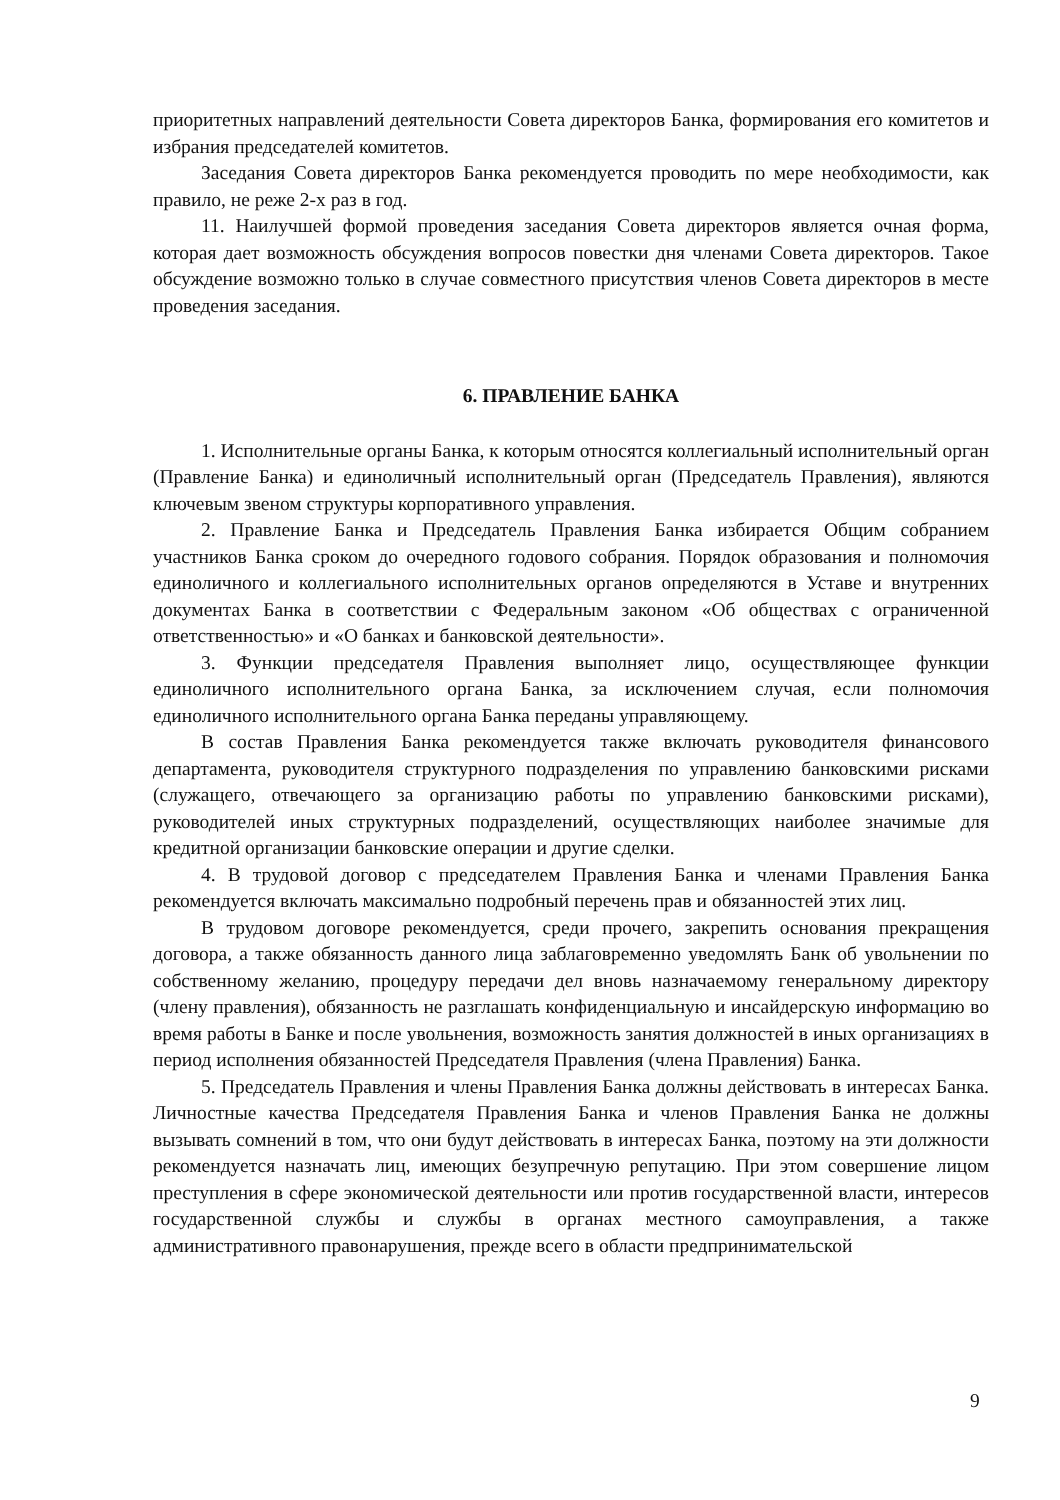приоритетных направлений деятельности Совета директоров Банка, формирования его комитетов и избрания председателей комитетов.
Заседания Совета директоров Банка рекомендуется проводить по мере необходимости, как правило, не реже 2-х раз в год.
11. Наилучшей формой проведения заседания Совета директоров является очная форма, которая дает возможность обсуждения вопросов повестки дня членами Совета директоров. Такое обсуждение возможно только в случае совместного присутствия членов Совета директоров в месте проведения заседания.
6. ПРАВЛЕНИЕ БАНКА
1. Исполнительные органы Банка, к которым относятся коллегиальный исполнительный орган (Правление Банка) и единоличный исполнительный орган (Председатель Правления), являются ключевым звеном структуры корпоративного управления.
2. Правление Банка и Председатель Правления Банка избирается Общим собранием участников Банка сроком до очередного годового собрания. Порядок образования и полномочия единоличного и коллегиального исполнительных органов определяются в Уставе и внутренних документах Банка в соответствии с Федеральным законом «Об обществах с ограниченной ответственностью» и «О банках и банковской деятельности».
3. Функции председателя Правления выполняет лицо, осуществляющее функции единоличного исполнительного органа Банка, за исключением случая, если полномочия единоличного исполнительного органа Банка переданы управляющему.
В состав Правления Банка рекомендуется также включать руководителя финансового департамента, руководителя структурного подразделения по управлению банковскими рисками (служащего, отвечающего за организацию работы по управлению банковскими рисками), руководителей иных структурных подразделений, осуществляющих наиболее значимые для кредитной организации банковские операции и другие сделки.
4. В трудовой договор с председателем Правления Банка и членами Правления Банка рекомендуется включать максимально подробный перечень прав и обязанностей этих лиц.
В трудовом договоре рекомендуется, среди прочего, закрепить основания прекращения договора, а также обязанность данного лица заблаговременно уведомлять Банк об увольнении по собственному желанию, процедуру передачи дел вновь назначаемому генеральному директору (члену правления), обязанность не разглашать конфиденциальную и инсайдерскую информацию во время работы в Банке и после увольнения, возможность занятия должностей в иных организациях в период исполнения обязанностей Председателя Правления (члена Правления) Банка.
5. Председатель Правления и члены Правления Банка должны действовать в интересах Банка. Личностные качества Председателя Правления Банка и членов Правления Банка не должны вызывать сомнений в том, что они будут действовать в интересах Банка, поэтому на эти должности рекомендуется назначать лиц, имеющих безупречную репутацию. При этом совершение лицом преступления в сфере экономической деятельности или против государственной власти, интересов государственной службы и службы в органах местного самоуправления, а также административного правонарушения, прежде всего в области предпринимательской
9